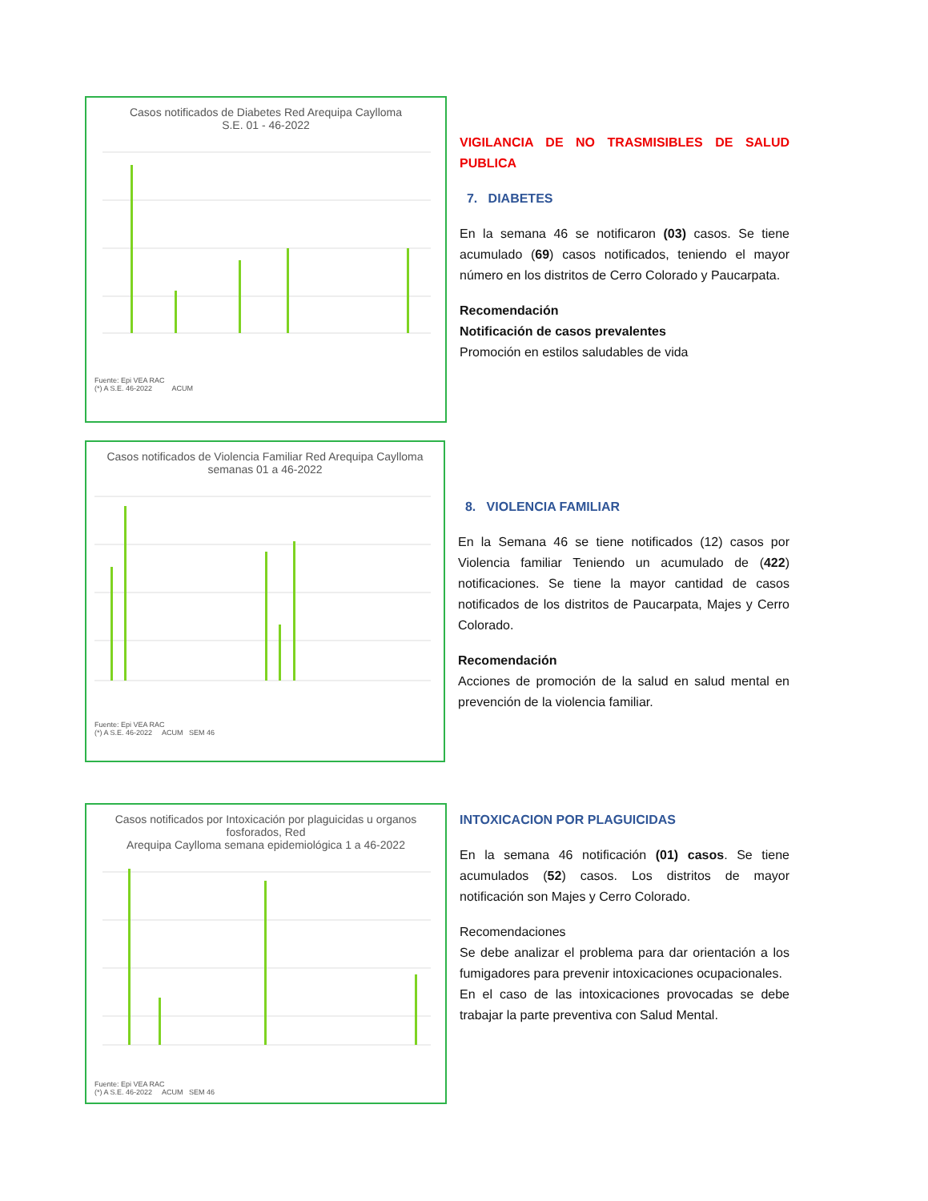Casos notificados de Diabetes Red Arequipa Caylloma
S.E. 01 - 46-2022
Fuente: Epi VEA RAC
(*) A S.E. 46-2022 ACUM
VIGILANCIA DE NO TRASMISIBLES DE SALUD PUBLICA
7. DIABETES
En la semana 46 se notificaron (03) casos. Se tiene acumulado (69) casos notificados, teniendo el mayor número en los distritos de Cerro Colorado y Paucarpata.
Recomendación
Notificación de casos prevalentes
Promoción en estilos saludables de vida
Casos notificados de Violencia Familiar Red Arequipa Caylloma
semanas 01 a 46-2022
Fuente: Epi VEA RAC
(*) A S.E. 46-2022 ACUM SEM 46
8. VIOLENCIA FAMILIAR
En la Semana 46 se tiene notificados (12) casos por Violencia familiar Teniendo un acumulado de (422) notificaciones. Se tiene la mayor cantidad de casos notificados de los distritos de Paucarpata, Majes y Cerro Colorado.
Recomendación
Acciones de promoción de la salud en salud mental en prevención de la violencia familiar.
Casos notificados por Intoxicación por plaguicidas u organos fosforados, Red
Arequipa Caylloma semana epidemiológica 1 a 46-2022
Fuente: Epi VEA RAC
(*) A S.E. 46-2022 ACUM SEM 46
INTOXICACION POR PLAGUICIDAS
En la semana 46 notificación (01) casos. Se tiene acumulados (52) casos. Los distritos de mayor notificación son Majes y Cerro Colorado.
Recomendaciones
Se debe analizar el problema para dar orientación a los fumigadores para prevenir intoxicaciones ocupacionales.
En el caso de las intoxicaciones provocadas se debe trabajar la parte preventiva con Salud Mental.